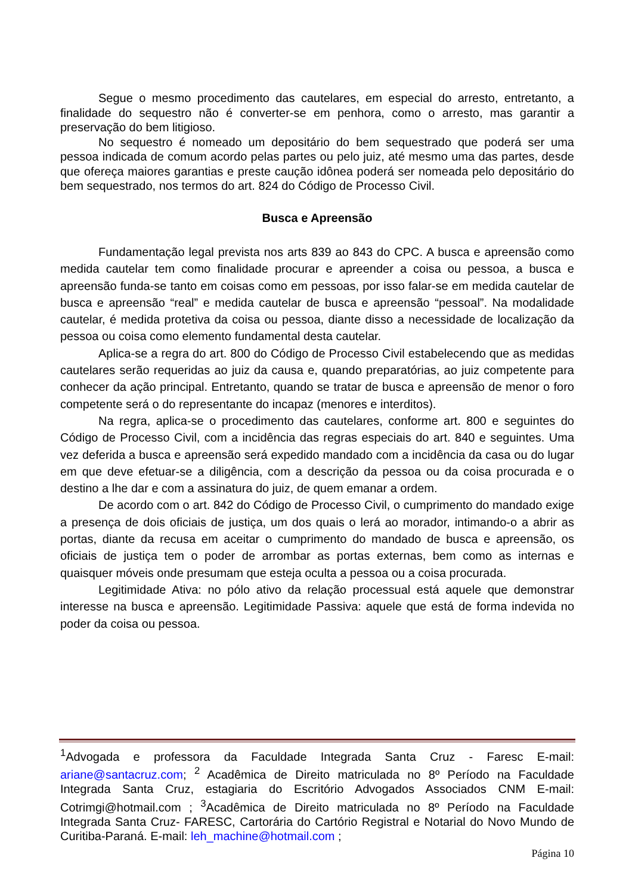Segue o mesmo procedimento das cautelares, em especial do arresto, entretanto, a finalidade do sequestro não é converter-se em penhora, como o arresto, mas garantir a preservação do bem litigioso.
No sequestro é nomeado um depositário do bem sequestrado que poderá ser uma pessoa indicada de comum acordo pelas partes ou pelo juiz, até mesmo uma das partes, desde que ofereça maiores garantias e preste caução idônea poderá ser nomeada pelo depositário do bem sequestrado, nos termos do art. 824 do Código de Processo Civil.
Busca e Apreensão
Fundamentação legal prevista nos arts 839 ao 843 do CPC. A busca e apreensão como medida cautelar tem como finalidade procurar e apreender a coisa ou pessoa, a busca e apreensão funda-se tanto em coisas como em pessoas, por isso falar-se em medida cautelar de busca e apreensão “real” e medida cautelar de busca e apreensão “pessoal”. Na modalidade cautelar, é medida protetiva da coisa ou pessoa, diante disso a necessidade de localização da pessoa ou coisa como elemento fundamental desta cautelar.
Aplica-se a regra do art. 800 do Código de Processo Civil estabelecendo que as medidas cautelares serão requeridas ao juiz da causa e, quando preparatórias, ao juiz competente para conhecer da ação principal. Entretanto, quando se tratar de busca e apreensão de menor o foro competente será o do representante do incapaz (menores e interditos).
Na regra, aplica-se o procedimento das cautelares, conforme art. 800 e seguintes do Código de Processo Civil, com a incidência das regras especiais do art. 840 e seguintes. Uma vez deferida a busca e apreensão será expedido mandado com a incidência da casa ou do lugar em que deve efetuar-se a diligência, com a descrição da pessoa ou da coisa procurada e o destino a lhe dar e com a assinatura do juiz, de quem emanar a ordem.
De acordo com o art. 842 do Código de Processo Civil, o cumprimento do mandado exige a presença de dois oficiais de justiça, um dos quais o lerá ao morador, intimando-o a abrir as portas, diante da recusa em aceitar o cumprimento do mandado de busca e apreensão, os oficiais de justiça tem o poder de arrombar as portas externas, bem como as internas e quaisquer móveis onde presumam que esteja oculta a pessoa ou a coisa procurada.
Legitimidade Ativa: no pólo ativo da relação processual está aquele que demonstrar interesse na busca e apreensão. Legitimidade Passiva: aquele que está de forma indevida no poder da coisa ou pessoa.
<sup>1</sup> Advogada e professora da Faculdade Integrada Santa Cruz - Faresc E-mail: ariane@santacruz.com; <sup>2</sup> Acadêmica de Direito matriculada no 8º Período na Faculdade Integrada Santa Cruz, estagiaria do Escritório Advogados Associados CNM E-mail: Cotrimgi@hotmail.com ; <sup>3</sup>Acadêmica de Direito matriculada no 8º Período na Faculdade Integrada Santa Cruz- FARESC, Cartorária do Cartório Registral e Notarial do Novo Mundo de Curitiba-Paraná. E-mail: leh_machine@hotmail.com ;
Página 10